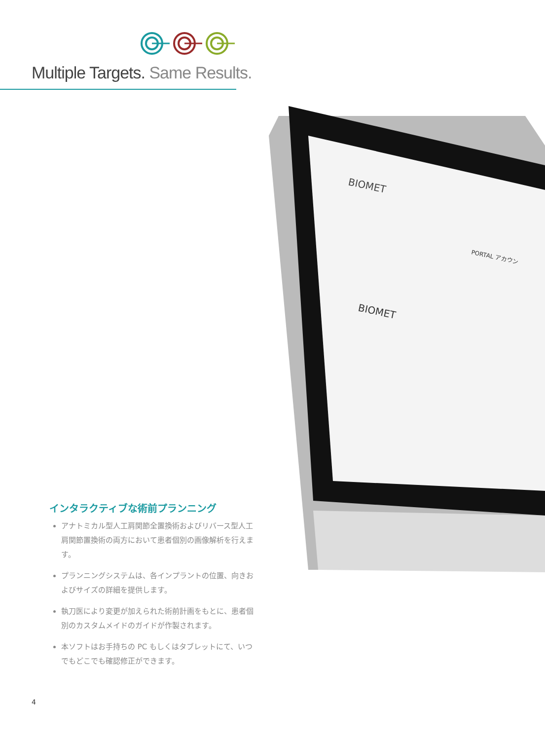Multiple Targets. Same Results.
BIOMET
BIOMET
PORTAL アカウン
インタラクティブな術前プランニング
アナトミカル型人工肩関節全置換術およびリバース型人工肩関節置換術の両方において患者個別の画像解析を行えます。
プランニングシステムは、各インプラントの位置、向きおよびサイズの詳細を提供します。
執刀医により変更が加えられた術前計画をもとに、患者個別のカスタムメイドのガイドが作製されます。
本ソフトはお手持ちの PC もしくはタブレットにて、いつでもどこでも確認修正ができます。
4